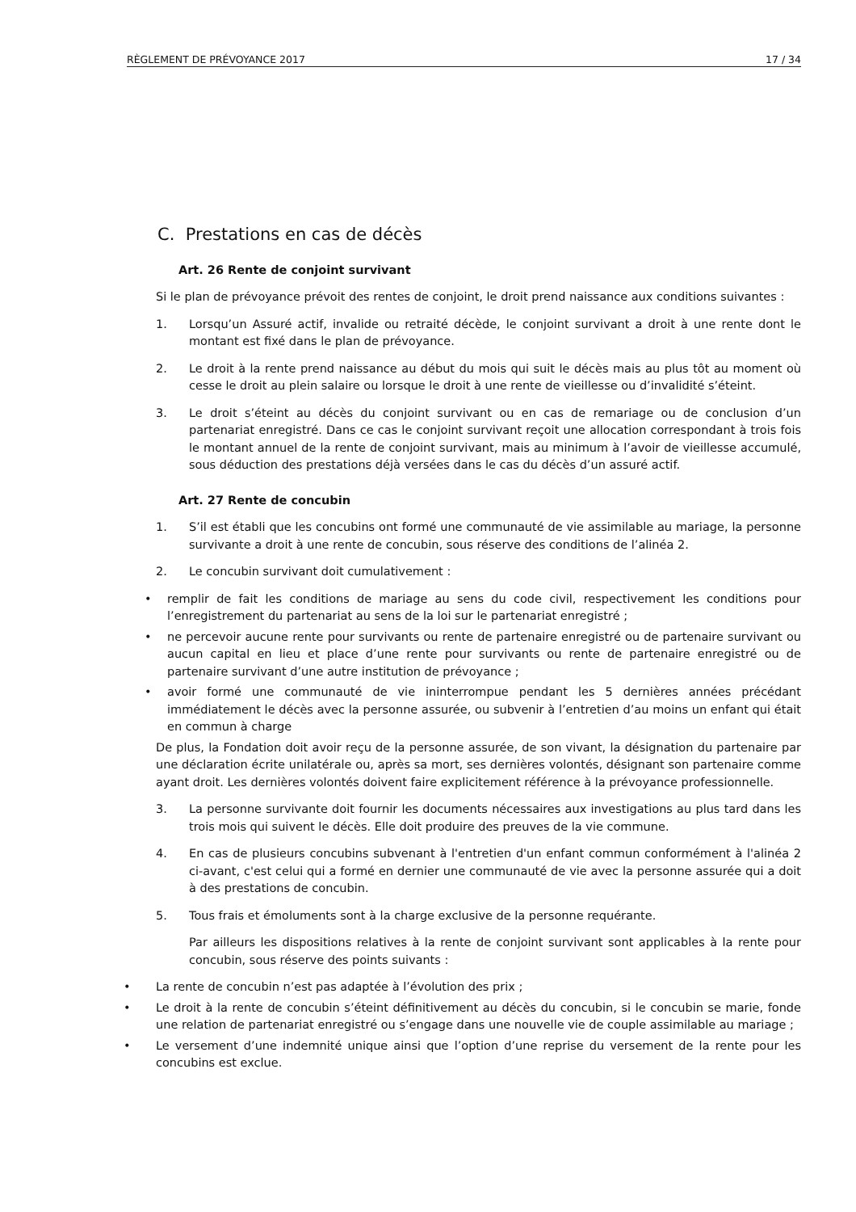RÈGLEMENT DE PRÉVOYANCE 2017 17 / 34
C. Prestations en cas de décès
Art. 26 Rente de conjoint survivant
Si le plan de prévoyance prévoit des rentes de conjoint, le droit prend naissance aux conditions suivantes :
1. Lorsqu’un Assuré actif, invalide ou retraité décède, le conjoint survivant a droit à une rente dont le montant est fixé dans le plan de prévoyance.
2. Le droit à la rente prend naissance au début du mois qui suit le décès mais au plus tôt au moment où cesse le droit au plein salaire ou lorsque le droit à une rente de vieillesse ou d’invalidité s’éteint.
3. Le droit s’éteint au décès du conjoint survivant ou en cas de remariage ou de conclusion d’un partenariat enregistré. Dans ce cas le conjoint survivant reçoit une allocation correspondant à trois fois le montant annuel de la rente de conjoint survivant, mais au minimum à l’avoir de vieillesse accumulé, sous déduction des prestations déjà versées dans le cas du décès d’un assuré actif.
Art. 27 Rente de concubin
1. S’il est établi que les concubins ont formé une communauté de vie assimilable au mariage, la personne survivante a droit à une rente de concubin, sous réserve des conditions de l’alinéa 2.
2. Le concubin survivant doit cumulativement :
• remplir de fait les conditions de mariage au sens du code civil, respectivement les conditions pour l’enregistrement du partenariat au sens de la loi sur le partenariat enregistré ;
• ne percevoir aucune rente pour survivants ou rente de partenaire enregistré ou de partenaire survivant ou aucun capital en lieu et place d’une rente pour survivants ou rente de partenaire enregistré ou de partenaire survivant d’une autre institution de prévoyance ;
• avoir formé une communauté de vie ininterrompue pendant les 5 dernières années précédant immédiatement le décès avec la personne assurée, ou subvenir à l’entretien d’au moins un enfant qui était en commun à charge
De plus, la Fondation doit avoir reçu de la personne assurée, de son vivant, la désignation du partenaire par une déclaration écrite unilatérale ou, après sa mort, ses dernières volontés, désignant son partenaire comme ayant droit. Les dernières volontés doivent faire explicitement référence à la prévoyance professionnelle.
3. La personne survivante doit fournir les documents nécessaires aux investigations au plus tard dans les trois mois qui suivent le décès. Elle doit produire des preuves de la vie commune.
4. En cas de plusieurs concubins subvenant à l'entretien d'un enfant commun conformément à l'alinéa 2 ci-avant, c'est celui qui a formé en dernier une communauté de vie avec la personne assurée qui a doit à des prestations de concubin.
5. Tous frais et émoluments sont à la charge exclusive de la personne requérante.
Par ailleurs les dispositions relatives à la rente de conjoint survivant sont applicables à la rente pour concubin, sous réserve des points suivants :
• La rente de concubin n’est pas adaptée à l’évolution des prix ;
• Le droit à la rente de concubin s’éteint définitivement au décès du concubin, si le concubin se marie, fonde une relation de partenariat enregistré ou s’engage dans une nouvelle vie de couple assimilable au mariage ;
• Le versement d’une indemnité unique ainsi que l’option d’une reprise du versement de la rente pour les concubins est exclue.